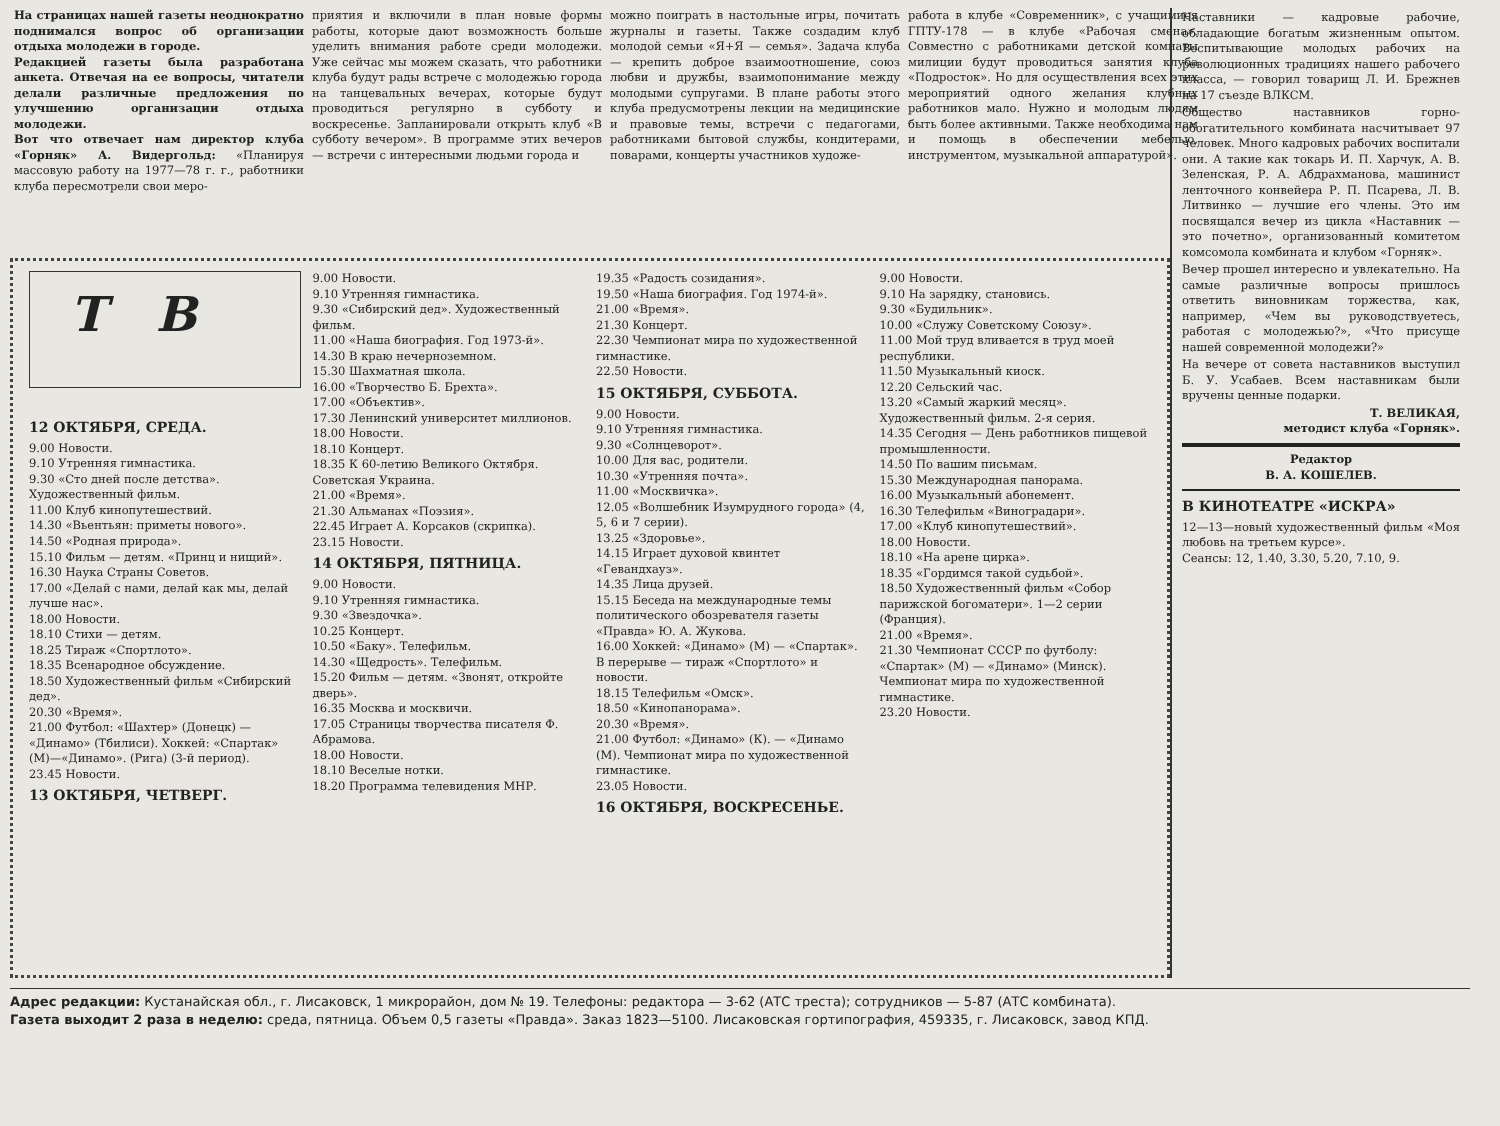На страницах нашей газеты неоднократно поднимался вопрос об организации отдыха молодежи в городе.
Редакцией газеты была разработана анкета. Отвечая на ее вопросы, читатели делали различные предложения по улучшению организации отдыха молодежи.
Вот что отвечает нам директор клуба «Горняк» А. Видергольд: «Планируя массовую работу на 1977—78 г. г., работники клуба пересмотрели свои меро-
приятия и включили в план новые формы работы, которые дают возможность больше уделить внимания работе среди молодежи. Уже сейчас мы можем сказать, что работники клуба будут рады встрече с молодежью города на танцевальных вечерах, которые будут проводиться регулярно в субботу и воскресенье. Запланировали открыть клуб «В субботу вечером». В программе этих вечеров — встречи с интересными людьми города и
можно поиграть в настольные игры, почитать журналы и газеты. Также создадим клуб молодой семьи «Я+Я — семья». Задача клуба — крепить доброе взаимоотношение, союз любви и дружбы, взаимопонимание между молодыми супругами. В плане работы этого клуба предусмотрены лекции на медицинские и правовые темы, встречи с педагогами, работниками бытовой службы, кондитерами, поварами, концерты участников художе-
работа в клубе «Современник», с учащимися ГПТУ-178 — в клубе «Рабочая смена». Совместно с работниками детской комнаты милиции будут проводиться занятия клуба «Подросток». Но для осуществления всех этих мероприятий одного желания клубных работников мало. Нужно и молодым людям быть более активными. Также необходима нам и помощь в обеспечении мебелью, инструментом, музыкальной аппаратурой».
Т В
12 ОКТЯБРЯ, СРЕДА.
9.00 Новости.
9.10 Утренняя гимнастика.
9.30 «Сто дней после детства». Художественный фильм.
11.00 Клуб кинопутешествий.
14.30 «Вьентьян: приметы нового».
14.50 «Родная природа».
15.10 Фильм — детям. «Принц и нищий».
16.30 Наука Страны Советов.
17.00 «Делай с нами, делай как мы, делай лучше нас».
18.00 Новости.
18.10 Стихи — детям.
18.25 Тираж «Спортлото».
18.35 Всенародное обсуждение.
18.50 Художественный фильм «Сибирский дед».
20.30 «Время».
21.00 Футбол: «Шахтер» (Донецк) — «Динамо» (Тбилиси). Хоккей: «Спартак» (М)—«Динамо». (Рига) (3-й период).
23.45 Новости.
13 ОКТЯБРЯ, ЧЕТВЕРГ.
9.00 Новости.
9.10 Утренняя гимнастика.
9.30 «Сибирский дед». Художественный фильм.
11.00 «Наша биография. Год 1973-й».
14.30 В краю нечерноземном.
15.30 Шахматная школа.
16.00 «Творчество Б. Брехта».
17.00 «Объектив».
17.30 Ленинский университет миллионов.
18.00 Новости.
18.10 Концерт.
18.35 К 60-летию Великого Октября. Советская Украина.
21.00 «Время».
21.30 Альманах «Поэзия».
22.45 Играет А. Корсаков (скрипка).
23.15 Новости.
14 ОКТЯБРЯ, ПЯТНИЦА.
9.00 Новости.
9.10 Утренняя гимнастика.
9.30 «Звездочка».
10.25 Концерт.
10.50 «Баку». Телефильм.
14.30 «Щедрость». Телефильм.
15.20 Фильм — детям. «Звонят, откройте дверь».
16.35 Москва и москвичи.
17.05 Страницы творчества писателя Ф. Абрамова.
18.00 Новости.
18.10 Веселые нотки.
18.20 Программа телевидения МНР.
19.35 «Радость созидания».
19.50 «Наша биография. Год 1974-й».
21.00 «Время».
21.30 Концерт.
22.30 Чемпионат мира по художественной гимнастике.
22.50 Новости.
15 ОКТЯБРЯ, СУББОТА.
9.00 Новости.
9.10 Утренняя гимнастика.
9.30 «Солнцеворот».
10.00 Для вас, родители.
10.30 «Утренняя почта».
11.00 «Москвичка».
12.05 «Волшебник Изумрудного города» (4, 5, 6 и 7 серии).
13.25 «Здоровье».
14.15 Играет духовой квинтет «Гевандхауз».
14.35 Лица друзей.
15.15 Беседа на международные темы политического обозревателя газеты «Правда» Ю. А. Жукова.
16.00 Хоккей: «Динамо» (М) — «Спартак». В перерыве — тираж «Спортлото» и новости.
18.15 Телефильм «Омск».
18.50 «Кинопанорама».
20.30 «Время».
21.00 Футбол: «Динамо» (К). — «Динамо (М). Чемпионат мира по художественной гимнастике.
23.05 Новости.
16 ОКТЯБРЯ, ВОСКРЕСЕНЬЕ.
9.00 Новости.
9.10 На зарядку, становись.
9.30 «Будильник».
10.00 «Служу Советскому Союзу».
11.00 Мой труд вливается в труд моей республики.
11.50 Музыкальный киоск.
12.20 Сельский час.
13.20 «Самый жаркий месяц». Художественный фильм. 2-я серия.
14.35 Сегодня — День работников пищевой промышленности.
14.50 По вашим письмам.
15.30 Международная панорама.
16.00 Музыкальный абонемент.
16.30 Телефильм «Виноградари».
17.00 «Клуб кинопутешествий».
18.00 Новости.
18.10 «На арене цирка».
18.35 «Гордимся такой судьбой».
18.50 Художественный фильм «Собор парижской богоматери». 1—2 серии (Франция).
21.00 «Время».
21.30 Чемпионат СССР по футболу: «Спартак» (М) — «Динамо» (Минск). Чемпионат мира по художественной гимнастике.
23.20 Новости.
Наставники — кадровые рабочие, обладающие богатым жизненным опытом. Воспитывающие молодых рабочих на революционных традициях нашего рабочего класса, — говорил товарищ Л. И. Брежнев на 17 съезде ВЛКСМ.
Общество наставников горно-обогатительного комбината насчитывает 97 человек. Много кадровых рабочих воспитали они. А такие как токарь И. П. Харчук, А. В. Зеленская, Р. А. Абдрахманова, машинист ленточного конвейера Р. П. Псарева, Л. В. Литвинко — лучшие его члены. Это им посвящался вечер из цикла «Наставник — это почетно», организованный комитетом комсомола комбината и клубом «Горняк».
Вечер прошел интересно и увлекательно. На самые различные вопросы пришлось ответить виновникам торжества, как, например, «Чем вы руководствуетесь, работая с молодежью?», «Что присуще нашей современной молодежи?»
На вечере от совета наставников выступил Б. У. Усабаев. Всем наставникам были вручены ценные подарки.
Т. ВЕЛИКАЯ,
методист клуба «Горняк».
Редактор
В. А. КОШЕЛЕВ.
В КИНОТЕАТРЕ «ИСКРА»
12—13—новый художественный фильм «Моя любовь на третьем курсе».
Сеансы: 12, 1.40, 3.30, 5.20, 7.10, 9.
Адрес редакции: Кустанайская обл., г. Лисаковск, 1 микрорайон, дом № 19. Телефоны: редактора — 3-62 (АТС треста); сотрудников — 5-87 (АТС комбината).
Газета выходит 2 раза в неделю: среда, пятница. Объем 0,5 газеты «Правда». Заказ 1823—5100. Лисаковская гортипография, 459335, г. Лисаковск, завод КПД.